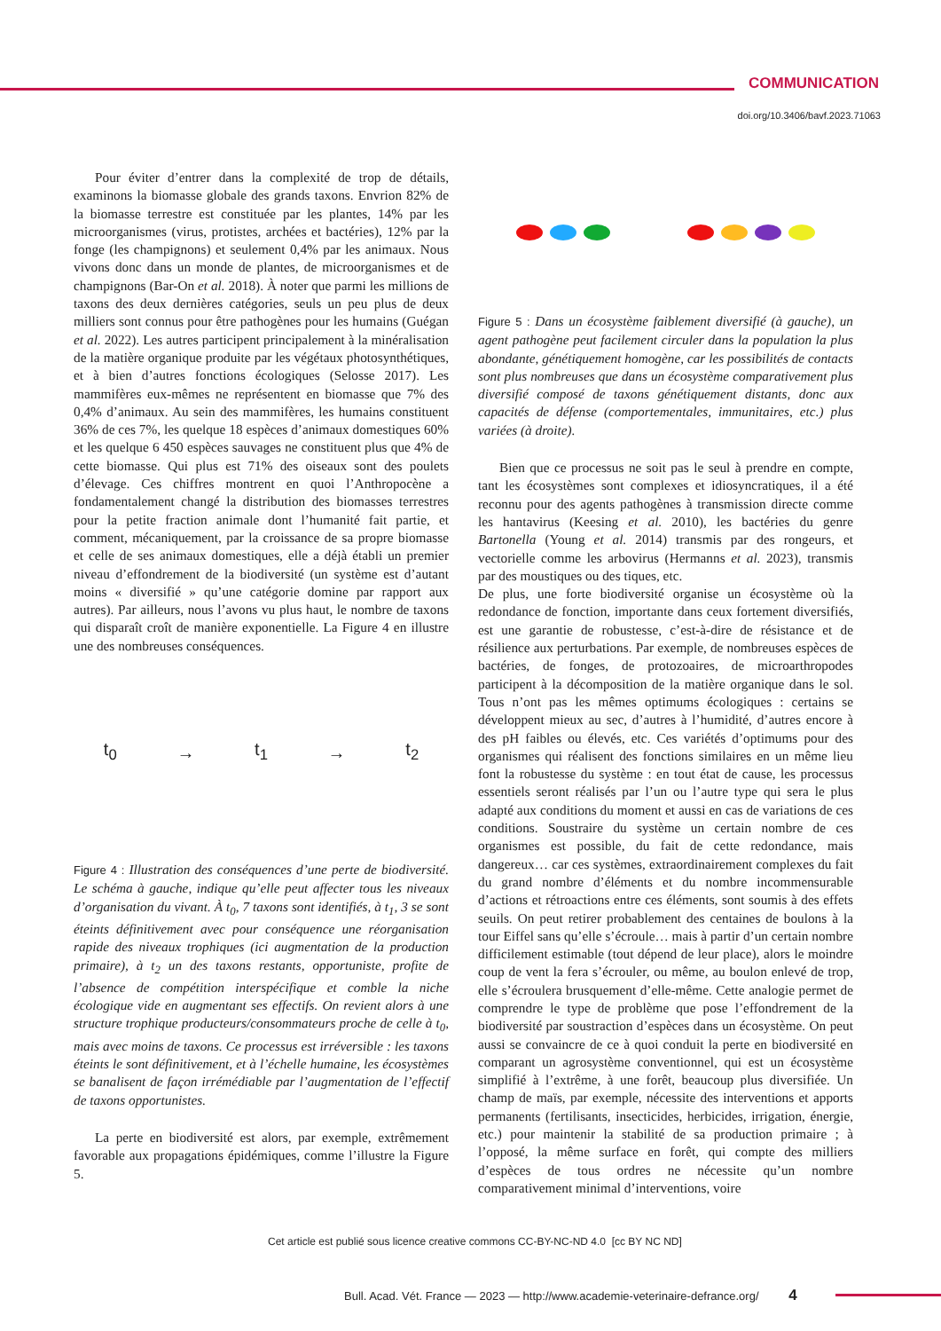COMMUNICATION
doi.org/10.3406/bavf.2023.71063
Pour éviter d’entrer dans la complexité de trop de détails, examinons la biomasse globale des grands taxons. Envrion 82% de la biomasse terrestre est constituée par les plantes, 14% par les microorganismes (virus, protistes, archées et bactéries), 12% par la fonge (les champignons) et seulement 0,4% par les animaux. Nous vivons donc dans un monde de plantes, de microorganismes et de champignons (Bar-On et al. 2018). À noter que parmi les millions de taxons des deux dernières catégories, seuls un peu plus de deux milliers sont connus pour être pathogènes pour les humains (Guégan et al. 2022). Les autres participent principalement à la minéralisation de la matière organique produite par les végétaux photosynthétiques, et à bien d’autres fonctions écologiques (Selosse 2017). Les mammifères eux-mêmes ne représentent en biomasse que 7% des 0,4% d’animaux. Au sein des mammifères, les humains constituent 36% de ces 7%, les quelque 18 espèces d’animaux domestiques 60% et les quelque 6 450 espèces sauvages ne constituent plus que 4% de cette biomasse. Qui plus est 71% des oiseaux sont des poulets d’élevage. Ces chiffres montrent en quoi l’Anthropocène a fondamentalement changé la distribution des biomasses terrestres pour la petite fraction animale dont l’humanité fait partie, et comment, mécaniquement, par la croissance de sa propre biomasse et celle de ses animaux domestiques, elle a déjà établi un premier niveau d’effondrement de la biodiversité (un système est d’autant moins « diversifié » qu’une catégorie domine par rapport aux autres). Par ailleurs, nous l’avons vu plus haut, le nombre de taxons qui disparaît croît de manière exponentielle. La Figure 4 en illustre une des nombreuses conséquences.
t<sub>0</sub> → t<sub>1</sub> → t<sub>2</sub>
Figure 4 : Illustration des conséquences d’une perte de biodiversité. Le schéma à gauche, indique qu’elle peut affecter tous les niveaux d’organisation du vivant. À t<sub>0</sub>, 7 taxons sont identifiés, à t<sub>1</sub>, 3 se sont éteints définitivement avec pour conséquence une réorganisation rapide des niveaux trophiques (ici augmentation de la production primaire), à t<sub>2</sub> un des taxons restants, opportuniste, profite de l’absence de compétition interspécifique et comble la niche écologique vide en augmentant ses effectifs. On revient alors à une structure trophique producteurs/consommateurs proche de celle à t<sub>0</sub>, mais avec moins de taxons. Ce processus est irréversible : les taxons éteints le sont définitivement, et à l’échelle humaine, les écosystèmes se banalisent de façon irrémédiable par l’augmentation de l’effectif de taxons opportunistes.
La perte en biodiversité est alors, par exemple, extrêmement favorable aux propagations épidémiques, comme l’illustre la Figure 5.
Figure 5 : Dans un écosystème faiblement diversifié (à gauche), un agent pathogène peut facilement circuler dans la population la plus abondante, génétiquement homogène, car les possibilités de contacts sont plus nombreuses que dans un écosystème comparativement plus diversifié composé de taxons génétiquement distants, donc aux capacités de défense (comportementales, immunitaires, etc.) plus variées (à droite).
Bien que ce processus ne soit pas le seul à prendre en compte, tant les écosystèmes sont complexes et idiosyncratiques, il a été reconnu pour des agents pathogènes à transmission directe comme les hantavirus (Keesing et al. 2010), les bactéries du genre Bartonella (Young et al. 2014) transmis par des rongeurs, et vectorielle comme les arbovirus (Hermanns et al. 2023), transmis par des moustiques ou des tiques, etc.
De plus, une forte biodiversité organise un écosystème où la redondance de fonction, importante dans ceux fortement diversifiés, est une garantie de robustesse, c’est-à-dire de résistance et de résilience aux perturbations. Par exemple, de nombreuses espèces de bactéries, de fonges, de protozoaires, de microarthropodes participent à la décomposition de la matière organique dans le sol. Tous n’ont pas les mêmes optimums écologiques : certains se développent mieux au sec, d’autres à l’humidité, d’autres encore à des pH faibles ou élevés, etc. Ces variétés d’optimums pour des organismes qui réalisent des fonctions similaires en un même lieu font la robustesse du système : en tout état de cause, les processus essentiels seront réalisés par l’un ou l’autre type qui sera le plus adapté aux conditions du moment et aussi en cas de variations de ces conditions. Soustraire du système un certain nombre de ces organismes est possible, du fait de cette redondance, mais dangereux… car ces systèmes, extraordinairement complexes du fait du grand nombre d’éléments et du nombre incommensurable d’actions et rétroactions entre ces éléments, sont soumis à des effets seuils. On peut retirer probablement des centaines de boulons à la tour Eiffel sans qu’elle s’écroule… mais à partir d’un certain nombre difficilement estimable (tout dépend de leur place), alors le moindre coup de vent la fera s’écrouler, ou même, au boulon enlevé de trop, elle s’écroulera brusquement d’elle-même. Cette analogie permet de comprendre le type de problème que pose l’effondrement de la biodiversité par soustraction d’espèces dans un écosystème. On peut aussi se convaincre de ce à quoi conduit la perte en biodiversité en comparant un agrosystème conventionnel, qui est un écosystème simplifié à l’extrême, à une forêt, beaucoup plus diversifiée. Un champ de maïs, par exemple, nécessite des interventions et apports permanents (fertilisants, insecticides, herbicides, irrigation, énergie, etc.) pour maintenir la stabilité de sa production primaire ; à l’opposé, la même surface en forêt, qui compte des milliers d’espèces de tous ordres ne nécessite qu’un nombre comparativement minimal d’interventions, voire
Cet article est publié sous licence creative commons CC-BY-NC-ND 4.0 [cc BY NC ND]
Bull. Acad. Vét. France — 2023 — http://www.academie-veterinaire-defrance.org/ 4